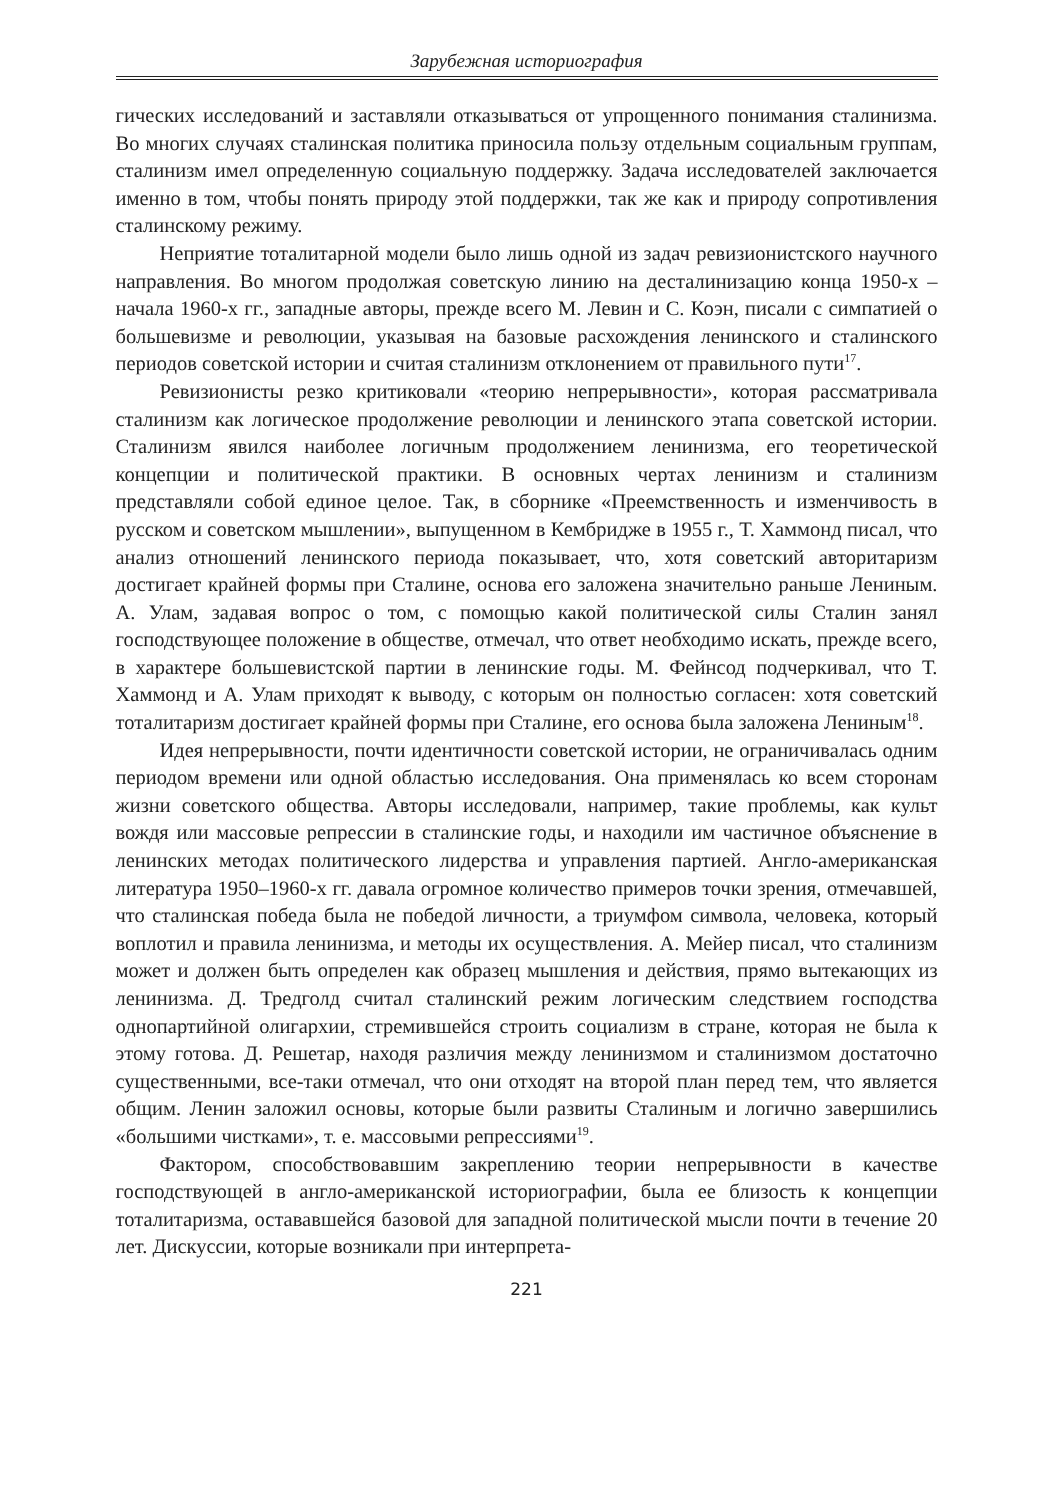Зарубежная историография
гических исследований и заставляли отказываться от упрощенного понимания сталинизма. Во многих случаях сталинская политика приносила пользу отдельным социальным группам, сталинизм имел определенную социальную поддержку. Задача исследователей заключается именно в том, чтобы понять природу этой поддержки, так же как и природу сопротивления сталинскому режиму.
Неприятие тоталитарной модели было лишь одной из задач ревизионистского научного направления. Во многом продолжая советскую линию на десталинизацию конца 1950-х – начала 1960-х гг., западные авторы, прежде всего М. Левин и С. Коэн, писали с симпатией о большевизме и революции, указывая на базовые расхождения ленинского и сталинского периодов советской истории и считая сталинизм отклонением от правильного пути<sup>17</sup>.
Ревизионисты резко критиковали «теорию непрерывности», которая рассматривала сталинизм как логическое продолжение революции и ленинского этапа советской истории. Сталинизм явился наиболее логичным продолжением ленинизма, его теоретической концепции и политической практики. В основных чертах ленинизм и сталинизм представляли собой единое целое. Так, в сборнике «Преемственность и изменчивость в русском и советском мышлении», выпущенном в Кембридже в 1955 г., Т. Хаммонд писал, что анализ отношений ленинского периода показывает, что, хотя советский авторитаризм достигает крайней формы при Сталине, основа его заложена значительно раньше Лениным. А. Улам, задавая вопрос о том, с помощью какой политической силы Сталин занял господствующее положение в обществе, отмечал, что ответ необходимо искать, прежде всего, в характере большевистской партии в ленинские годы. М. Фейнсод подчеркивал, что Т. Хаммонд и А. Улам приходят к выводу, с которым он полностью согласен: хотя советский тоталитаризм достигает крайней формы при Сталине, его основа была заложена Лениным<sup>18</sup>.
Идея непрерывности, почти идентичности советской истории, не ограничивалась одним периодом времени или одной областью исследования. Она применялась ко всем сторонам жизни советского общества. Авторы исследовали, например, такие проблемы, как культ вождя или массовые репрессии в сталинские годы, и находили им частичное объяснение в ленинских методах политического лидерства и управления партией. Англо-американская литература 1950–1960-х гг. давала огромное количество примеров точки зрения, отмечавшей, что сталинская победа была не победой личности, а триумфом символа, человека, который воплотил и правила ленинизма, и методы их осуществления. А. Мейер писал, что сталинизм может и должен быть определен как образец мышления и действия, прямо вытекающих из ленинизма. Д. Тредголд считал сталинский режим логическим следствием господства однопартийной олигархии, стремившейся строить социализм в стране, которая не была к этому готова. Д. Решетар, находя различия между ленинизмом и сталинизмом достаточно существенными, все-таки отмечал, что они отходят на второй план перед тем, что является общим. Ленин заложил основы, которые были развиты Сталиным и логично завершились «большими чистками», т. е. массовыми репрессиями<sup>19</sup>.
Фактором, способствовавшим закреплению теории непрерывности в качестве господствующей в англо-американской историографии, была ее близость к концепции тоталитаризма, остававшейся базовой для западной политической мысли почти в течение 20 лет. Дискуссии, которые возникали при интерпрета-
221